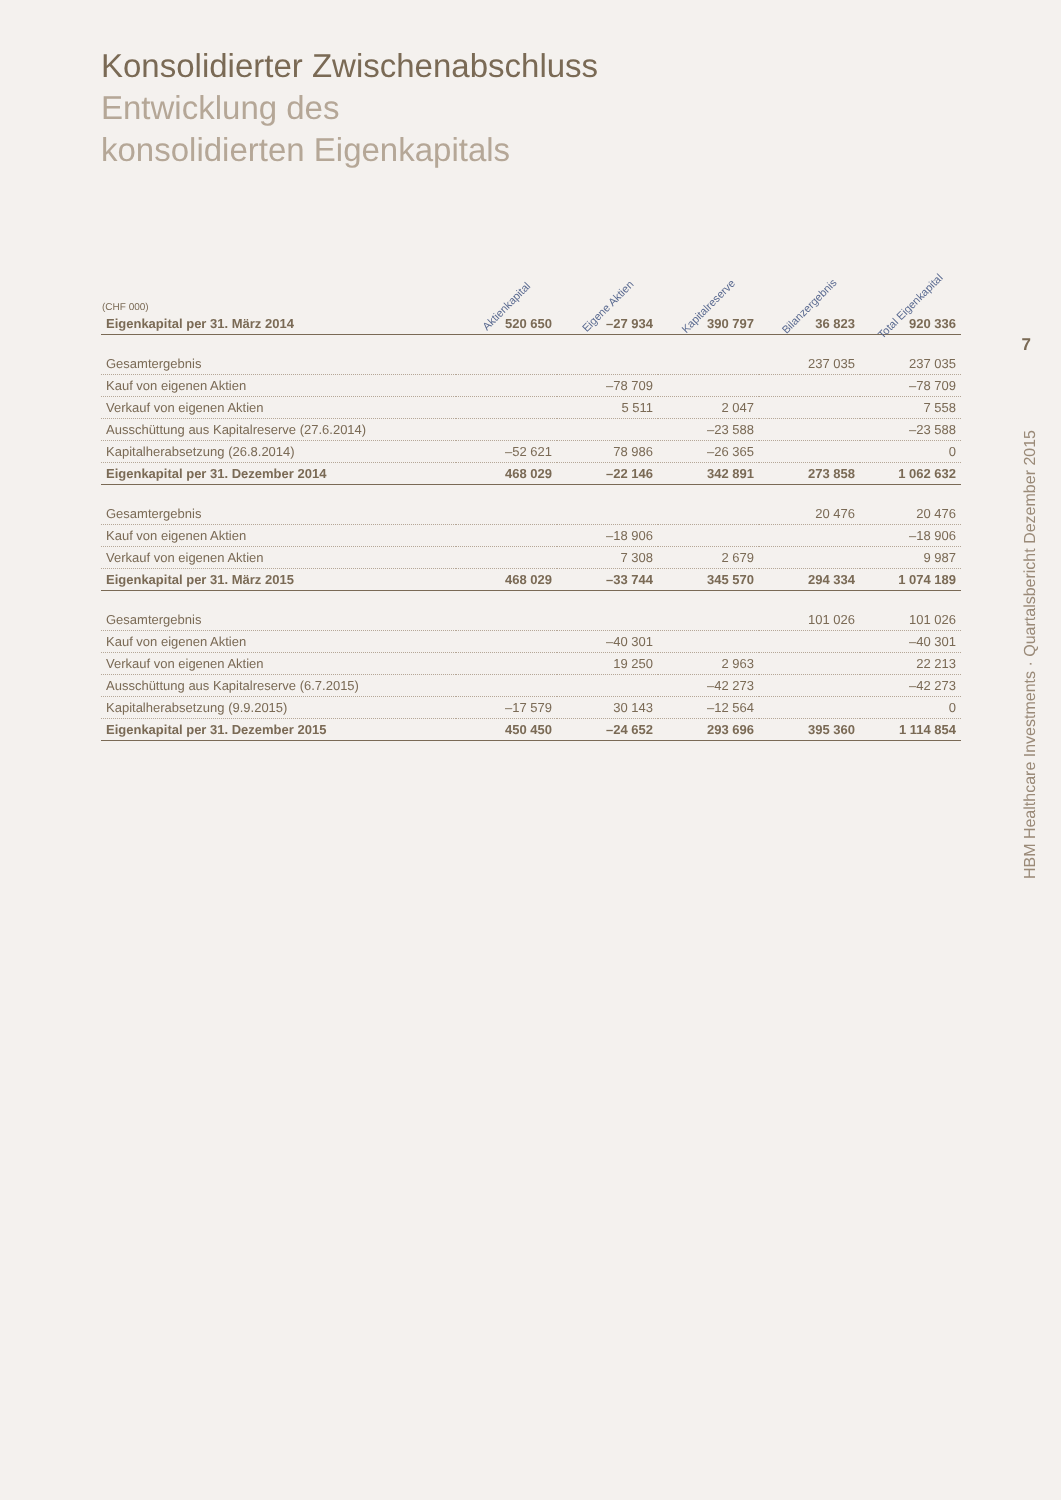7
Konsolidierter Zwischenabschluss
Entwicklung des
konsolidierten Eigenkapitals
| (CHF 000) | Aktienkapital | Eigene Aktien | Kapitalreserve | Bilanzergebnis | Total Eigenkapital |
| --- | --- | --- | --- | --- | --- |
| Eigenkapital per 31. März 2014 | 520 650 | –27 934 | 390 797 | 36 823 | 920 336 |
| Gesamtergebnis | | | | 237 035 | 237 035 |
| Kauf von eigenen Aktien | | –78 709 | | | –78 709 |
| Verkauf von eigenen Aktien | | 5 511 | 2 047 | | 7 558 |
| Ausschüttung aus Kapitalreserve (27.6.2014) | | | –23 588 | | –23 588 |
| Kapitalherabsetzung (26.8.2014) | –52 621 | 78 986 | –26 365 | | 0 |
| Eigenkapital per 31. Dezember 2014 | 468 029 | –22 146 | 342 891 | 273 858 | 1 062 632 |
| Gesamtergebnis | | | | 20 476 | 20 476 |
| Kauf von eigenen Aktien | | –18 906 | | | –18 906 |
| Verkauf von eigenen Aktien | | 7 308 | 2 679 | | 9 987 |
| Eigenkapital per 31. März 2015 | 468 029 | –33 744 | 345 570 | 294 334 | 1 074 189 |
| Gesamtergebnis | | | | 101 026 | 101 026 |
| Kauf von eigenen Aktien | | –40 301 | | | –40 301 |
| Verkauf von eigenen Aktien | | 19 250 | 2 963 | | 22 213 |
| Ausschüttung aus Kapitalreserve (6.7.2015) | | | –42 273 | | –42 273 |
| Kapitalherabsetzung (9.9.2015) | –17 579 | 30 143 | –12 564 | | 0 |
| Eigenkapital per 31. Dezember 2015 | 450 450 | –24 652 | 293 696 | 395 360 | 1 114 854 |
HBM Healthcare Investments · Quartalsbericht Dezember 2015